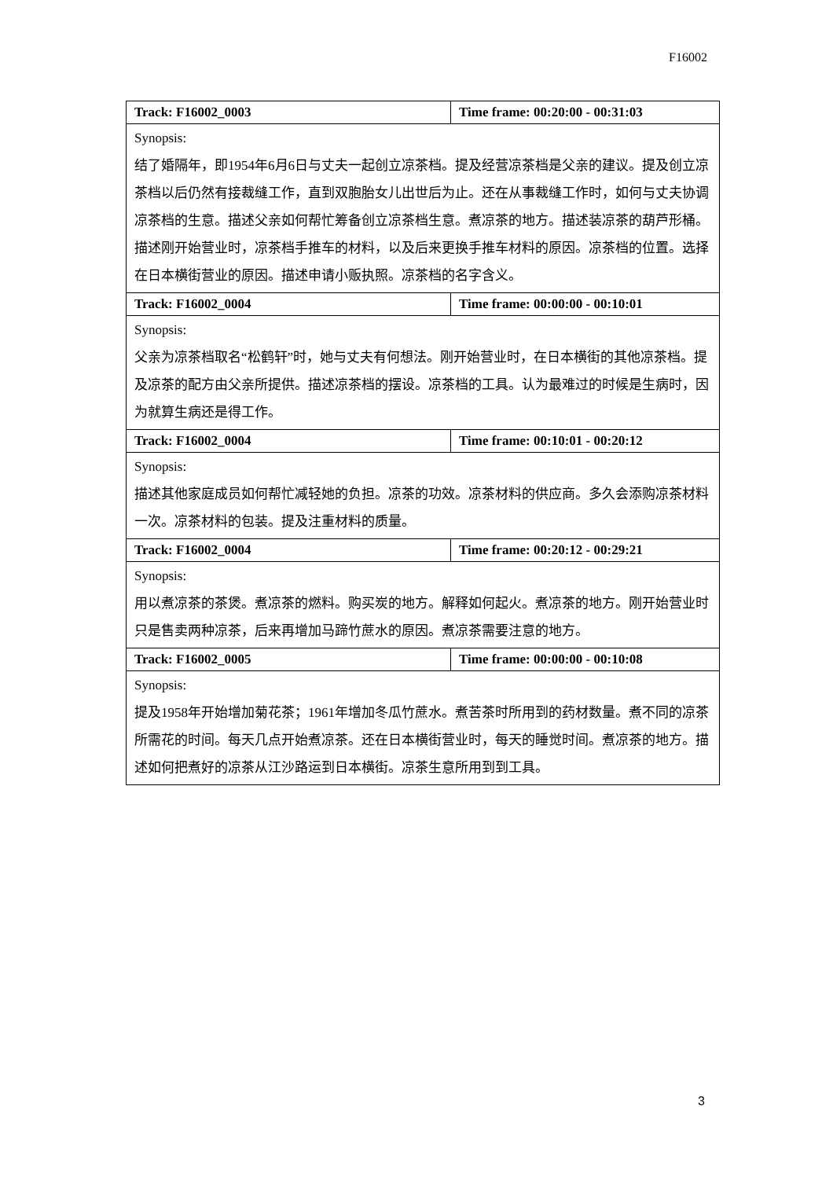F16002
| Track: F16002_0003 | Time frame: 00:20:00 - 00:31:03 |
| Synopsis: 结了婚隔年，即1954年6月6日与丈夫一起创立凉茶档。提及经营凉茶档是父亲的建议。提及创立凉茶档以后仍然有接裁缝工作，直到双胞胎女儿出世后为止。还在从事裁缝工作时，如何与丈夫协调凉茶档的生意。描述父亲如何帮忙筹备创立凉茶档生意。煮凉茶的地方。描述装凉茶的葫芦形桶。描述刚开始营业时，凉茶档手推车的材料，以及后来更换手推车材料的原因。凉茶档的位置。选择在日本横街营业的原因。描述申请小贩执照。凉茶档的名字含义。 | |
| Track: F16002_0004 | Time frame: 00:00:00 - 00:10:01 |
| Synopsis: 父亲为凉茶档取名“松鹤轩”时，她与丈夫有何想法。刚开始营业时，在日本横街的其他凉茶档。提及凉茶的配方由父亲所提供。描述凉茶档的摆设。凉茶档的工具。认为最难过的时候是生病时，因为就算生病还是得工作。 | |
| Track: F16002_0004 | Time frame: 00:10:01 - 00:20:12 |
| Synopsis: 描述其他家庭成员如何帮忙减轻她的负担。凉茶的功效。凉茶材料的供应商。多久会添购凉茶材料一次。凉茶材料的包装。提及注重材料的质量。 | |
| Track: F16002_0004 | Time frame: 00:20:12 - 00:29:21 |
| Synopsis: 用以煮凉茶的茶煲。煮凉茶的燃料。购买炭的地方。解释如何起火。煮凉茶的地方。刚开始营业时只是售卖两种凉茶，后来再增加马蹄竹蔗水的原因。煮凉茶需要注意的地方。 | |
| Track: F16002_0005 | Time frame: 00:00:00 - 00:10:08 |
| Synopsis: 提及1958年开始增加菊花茶；1961年增加冬瓜竹蔗水。煮苦茶时所用到的药材数量。煮不同的凉茶所需花的时间。每天几点开始煮凉茶。还在日本横街营业时，每天的睡觉时间。煮凉茶的地方。描述如何把煮好的凉茶从江沙路运到日本横街。凉茶生意所用到到工具。 | |
3